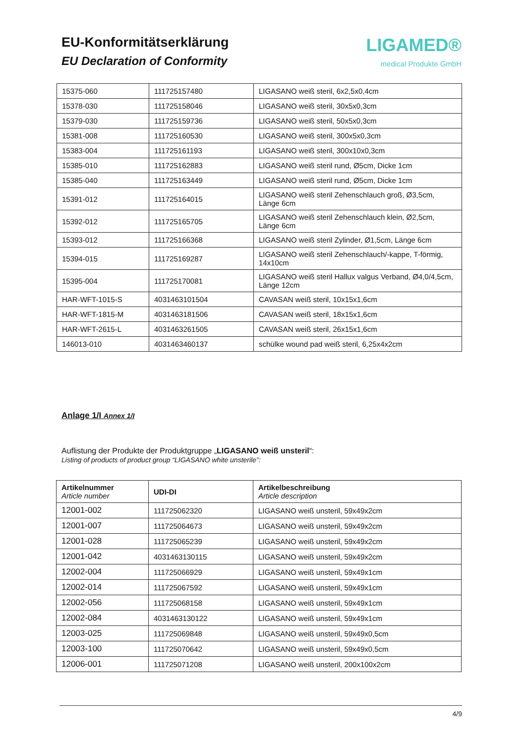EU-Konformitätserklärung
EU Declaration of Conformity
LIGAMED®
medical Produkte GmbH
| 15375-060 | 111725157480 | LIGASANO weiß steril, 6x2,5x0,4cm |
| 15378-030 | 111725158046 | LIGASANO weiß steril, 30x5x0,3cm |
| 15379-030 | 111725159736 | LIGASANO weiß steril, 50x5x0,3cm |
| 15381-008 | 111725160530 | LIGASANO weiß steril, 300x5x0,3cm |
| 15383-004 | 111725161193 | LIGASANO weiß steril, 300x10x0,3cm |
| 15385-010 | 111725162883 | LIGASANO weiß steril rund, Ø5cm, Dicke 1cm |
| 15385-040 | 111725163449 | LIGASANO weiß steril rund, Ø5cm, Dicke 1cm |
| 15391-012 | 111725164015 | LIGASANO weiß steril Zehenschlauch groß, Ø3,5cm, Länge 6cm |
| 15392-012 | 111725165705 | LIGASANO weiß steril Zehenschlauch klein, Ø2,5cm, Länge 6cm |
| 15393-012 | 111725166368 | LIGASANO weiß steril Zylinder, Ø1,5cm, Länge 6cm |
| 15394-015 | 111725169287 | LIGASANO weiß steril Zehenschlauch/-kappe, T-förmig, 14x10cm |
| 15395-004 | 111725170081 | LIGASANO weiß steril Hallux valgus Verband, Ø4,0/4,5cm, Länge 12cm |
| HAR-WFT-1015-S | 4031463101504 | CAVASAN weiß steril, 10x15x1,6cm |
| HAR-WFT-1815-M | 4031463181506 | CAVASAN weiß steril, 18x15x1,6cm |
| HAR-WFT-2615-L | 4031463261505 | CAVASAN weiß steril, 26x15x1,6cm |
| 146013-010 | 4031463460137 | schülke wound pad weiß steril, 6,25x4x2cm |
Anlage 1/I Annex 1/I
Auflistung der Produkte der Produktgruppe „LIGASANO weiß unsteril“:
Listing of products of product group “LIGASANO white unsterile”:
| Artikelnummer Article number | UDI-DI | Artikelbeschreibung Article description |
| --- | --- | --- |
| 12001-002 | 111725062320 | LIGASANO weiß unsteril, 59x49x2cm |
| 12001-007 | 111725064673 | LIGASANO weiß unsteril, 59x49x2cm |
| 12001-028 | 111725065239 | LIGASANO weiß unsteril, 59x49x2cm |
| 12001-042 | 4031463130115 | LIGASANO weiß unsteril, 59x49x2cm |
| 12002-004 | 111725066929 | LIGASANO weiß unsteril, 59x49x1cm |
| 12002-014 | 111725067592 | LIGASANO weiß unsteril, 59x49x1cm |
| 12002-056 | 111725068158 | LIGASANO weiß unsteril, 59x49x1cm |
| 12002-084 | 4031463130122 | LIGASANO weiß unsteril, 59x49x1cm |
| 12003-025 | 111725069848 | LIGASANO weiß unsteril, 59x49x0,5cm |
| 12003-100 | 111725070642 | LIGASANO weiß unsteril, 59x49x0,5cm |
| 12006-001 | 111725071208 | LIGASANO weiß unsteril, 200x100x2cm |
4/9